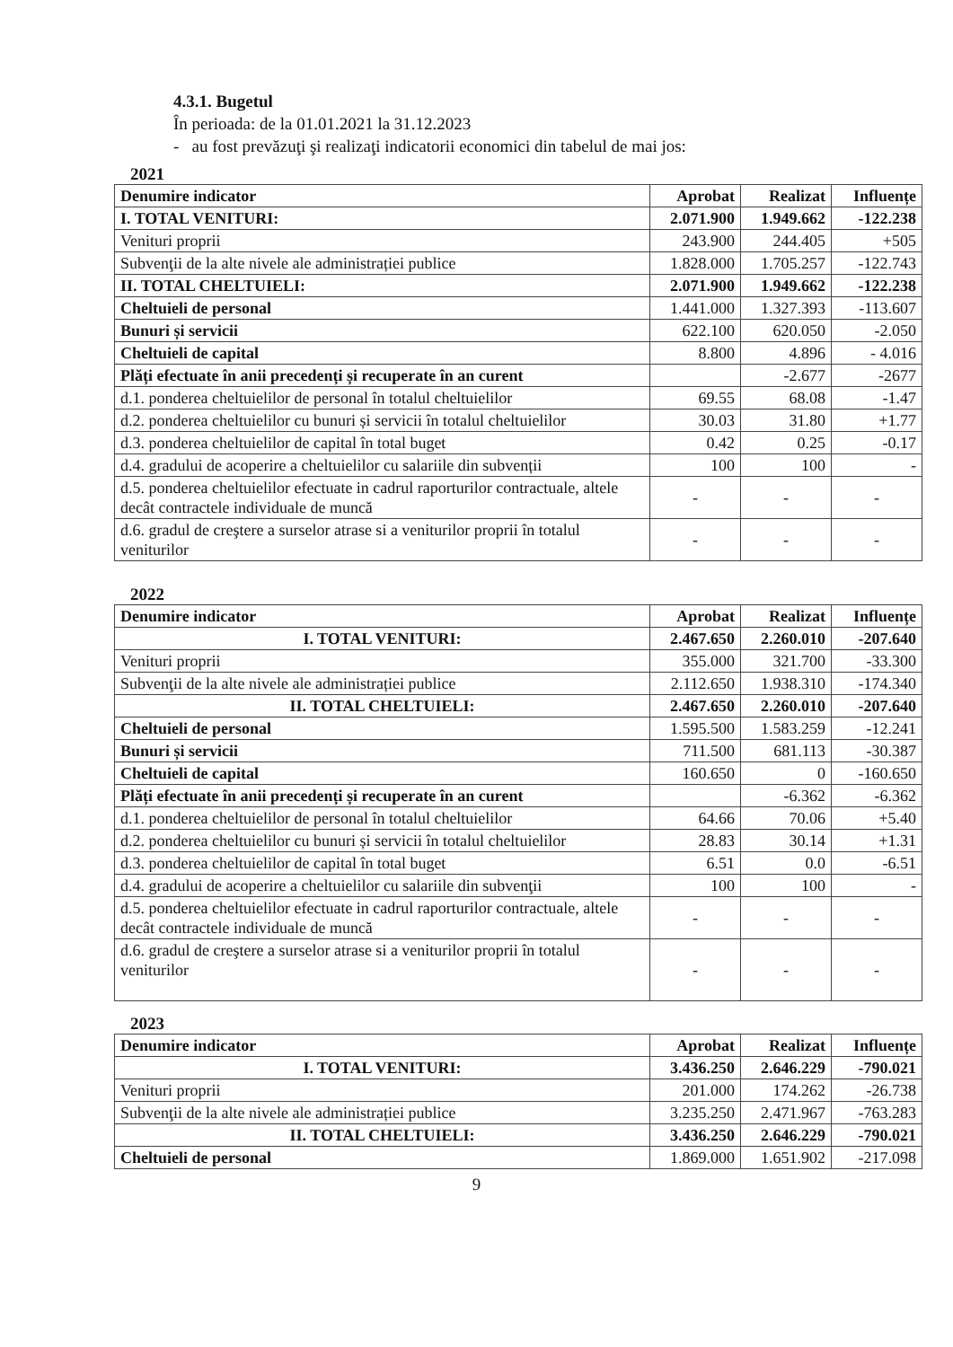4.3.1. Bugetul
În perioada: de la 01.01.2021 la 31.12.2023
- au fost prevăzuţi şi realizaţi indicatorii economici din tabelul de mai jos:
2021
| Denumire indicator | Aprobat | Realizat | Influențe |
| --- | --- | --- | --- |
| I. TOTAL VENITURI: | 2.071.900 | 1.949.662 | -122.238 |
| Venituri proprii | 243.900 | 244.405 | +505 |
| Subvenţii de la alte nivele ale administrației publice | 1.828.000 | 1.705.257 | -122.743 |
| II. TOTAL CHELTUIELI: | 2.071.900 | 1.949.662 | -122.238 |
| Cheltuieli de personal | 1.441.000 | 1.327.393 | -113.607 |
| Bunuri și servicii | 622.100 | 620.050 | -2.050 |
| Cheltuieli de capital | 8.800 | 4.896 | - 4.016 |
| Plăți efectuate în anii precedenți și recuperate în an curent | | -2.677 | -2677 |
| d.1. ponderea cheltuielilor de personal în totalul cheltuielilor | 69.55 | 68.08 | -1.47 |
| d.2. ponderea cheltuielilor cu bunuri și servicii în totalul cheltuielilor | 30.03 | 31.80 | +1.77 |
| d.3. ponderea cheltuielilor de capital în total buget | 0.42 | 0.25 | -0.17 |
| d.4. gradului de acoperire a cheltuielilor cu salariile din subvenții | 100 | 100 | - |
| d.5. ponderea cheltuielilor efectuate in cadrul raporturilor contractuale, altele decât contractele individuale de muncă | - | - | - |
| d.6. gradul de creştere a surselor atrase si a veniturilor proprii în totalul veniturilor | - | - | - |
2022
| Denumire indicator | Aprobat | Realizat | Influențe |
| --- | --- | --- | --- |
| I. TOTAL VENITURI: | 2.467.650 | 2.260.010 | -207.640 |
| Venituri proprii | 355.000 | 321.700 | -33.300 |
| Subvenţii de la alte nivele ale administrației publice | 2.112.650 | 1.938.310 | -174.340 |
| II. TOTAL CHELTUIELI: | 2.467.650 | 2.260.010 | -207.640 |
| Cheltuieli de personal | 1.595.500 | 1.583.259 | -12.241 |
| Bunuri și servicii | 711.500 | 681.113 | -30.387 |
| Cheltuieli de capital | 160.650 | 0 | -160.650 |
| Plăți efectuate în anii precedenți și recuperate în an curent | | -6.362 | -6.362 |
| d.1. ponderea cheltuielilor de personal în totalul cheltuielilor | 64.66 | 70.06 | +5.40 |
| d.2. ponderea cheltuielilor cu bunuri și servicii în totalul cheltuielilor | 28.83 | 30.14 | +1.31 |
| d.3. ponderea cheltuielilor de capital în total buget | 6.51 | 0.0 | -6.51 |
| d.4. gradului de acoperire a cheltuielilor cu salariile din subvenţii | 100 | 100 | - |
| d.5. ponderea cheltuielilor efectuate in cadrul raporturilor contractuale, altele decât contractele individuale de muncă | - | - | - |
| d.6. gradul de creştere a surselor atrase si a veniturilor proprii în totalul veniturilor | - | - | - |
2023
| Denumire indicator | Aprobat | Realizat | Influențe |
| --- | --- | --- | --- |
| I. TOTAL VENITURI: | 3.436.250 | 2.646.229 | -790.021 |
| Venituri proprii | 201.000 | 174.262 | -26.738 |
| Subvenţii de la alte nivele ale administrației publice | 3.235.250 | 2.471.967 | -763.283 |
| II. TOTAL CHELTUIELI: | 3.436.250 | 2.646.229 | -790.021 |
| Cheltuieli de personal | 1.869.000 | 1.651.902 | -217.098 |
9